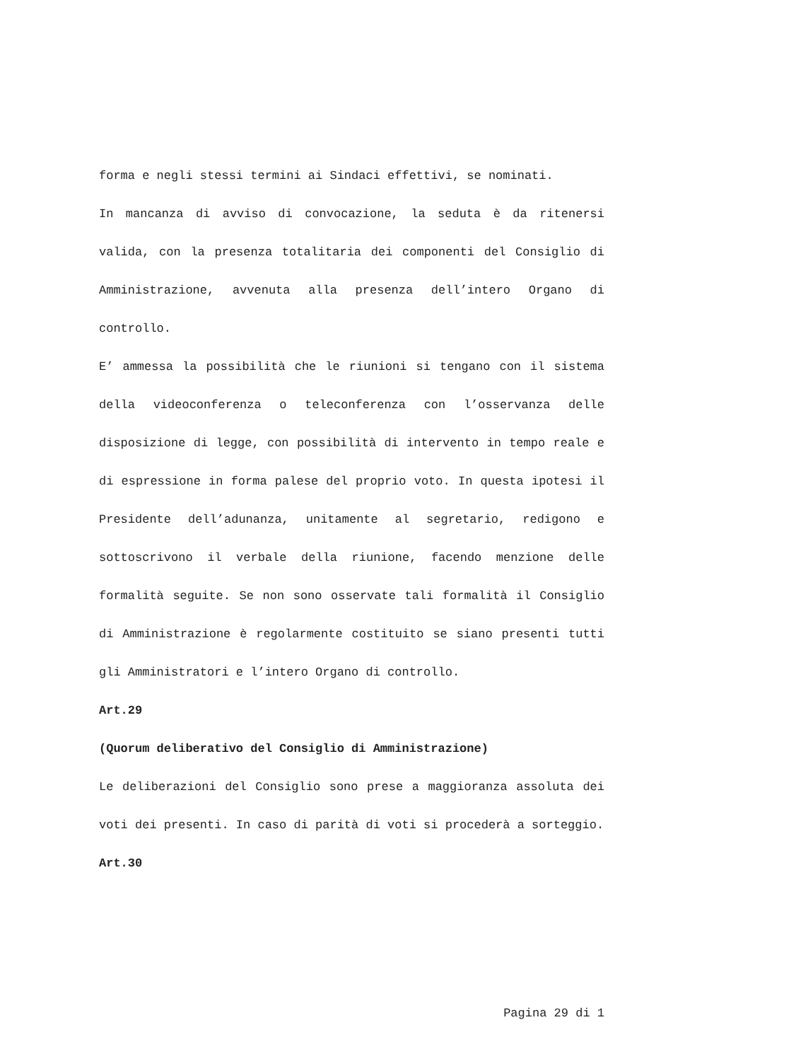forma e negli stessi termini ai Sindaci effettivi, se nominati.
In mancanza di avviso di convocazione, la seduta è da ritenersi valida, con la presenza totalitaria dei componenti del Consiglio di Amministrazione, avvenuta alla presenza dell’intero Organo di controllo.
E’ ammessa la possibilità che le riunioni si tengano con il sistema della videoconferenza o teleconferenza con l’osservanza delle disposizione di legge, con possibilità di intervento in tempo reale e di espressione in forma palese del proprio voto. In questa ipotesi il Presidente dell’adunanza, unitamente al segretario, redigono e sottoscrivono il verbale della riunione, facendo menzione delle formalità seguite. Se non sono osservate tali formalità il Consiglio di Amministrazione è regolarmente costituito se siano presenti tutti gli Amministratori e l’intero Organo di controllo.
Art.29
(Quorum deliberativo del Consiglio di Amministrazione)
Le deliberazioni del Consiglio sono prese a maggioranza assoluta dei voti dei presenti. In caso di parità di voti si procederà a sorteggio.
Art.30
Pagina 29 di 1